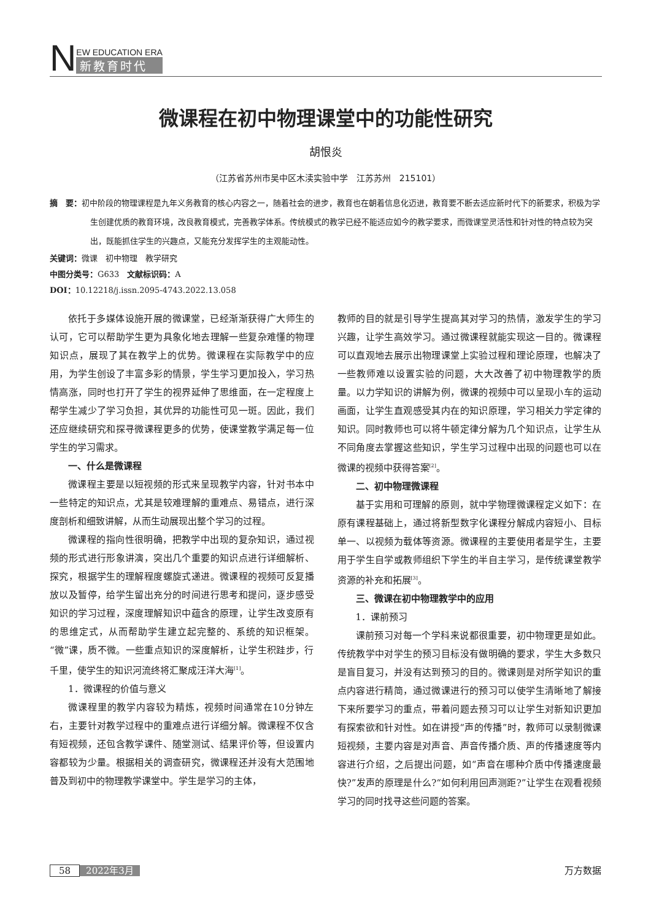N
EW EDUCATION ERA
新教育时代
微课程在初中物理课堂中的功能性研究
胡恨炎
（江苏省苏州市吴中区木渎实验中学　江苏苏州　215101）
摘　要：初中阶段的物理课程是九年义务教育的核心内容之一，随着社会的进步，教育也在朝着信息化迈进，教育要不断去适应新时代下的新要求，积极为学生创建优质的教育环境，改良教育模式，完善教学体系。传统模式的教学已经不能适应如今的教学要求，而微课堂灵活性和针对性的特点较为突出，既能抓住学生的兴趣点，又能充分发挥学生的主观能动性。
关键词：微课　初中物理　教学研究
中图分类号：G633　文献标识码：A
DOI：10.12218/j.issn.2095-4743.2022.13.058
依托于多媒体设施开展的微课堂，已经渐渐获得广大师生的认可，它可以帮助学生更为具象化地去理解一些复杂难懂的物理知识点，展现了其在教学上的优势。微课程在实际教学中的应用，为学生创设了丰富多彩的情景，学生学习更加投入，学习热情高涨，同时也打开了学生的视界延伸了思维面，在一定程度上帮学生减少了学习负担，其优异的功能性可见一斑。因此，我们还应继续研究和探寻微课程更多的优势，使课堂教学满足每一位学生的学习需求。
一、什么是微课程
微课程主要是以短视频的形式来呈现教学内容，针对书本中一些特定的知识点，尤其是较难理解的重难点、易错点，进行深度剖析和细致讲解，从而生动展现出整个学习的过程。
微课程的指向性很明确，把教学中出现的复杂知识，通过视频的形式进行形象讲演，突出几个重要的知识点进行详细解析、探究，根据学生的理解程度螺旋式递进。微课程的视频可反复播放以及暂停，给学生留出充分的时间进行思考和提问，逐步感受知识的学习过程，深度理解知识中蕴含的原理，让学生改变原有的思维定式，从而帮助学生建立起完整的、系统的知识框架。“微”课，质不微。一些重点知识的深度解析，让学生积跬步，行千里，使学生的知识河流终将汇聚成汪洋大海<sup>[1]</sup>。
1．微课程的价值与意义
微课程里的教学内容较为精炼，视频时间通常在10分钟左右，主要针对教学过程中的重难点进行详细分解。微课程不仅含有短视频，还包含教学课件、随堂测试、结果评价等，但设置内容都较为少量。根据相关的调查研究，微课程还并没有大范围地普及到初中的物理教学课堂中。学生是学习的主体，
教师的目的就是引导学生提高其对学习的热情，激发学生的学习兴趣，让学生高效学习。通过微课程就能实现这一目的。微课程可以直观地去展示出物理课堂上实验过程和理论原理，也解决了一些教师难以设置实验的问题，大大改善了初中物理教学的质量。以力学知识的讲解为例，微课的视频中可以呈现小车的运动画面，让学生直观感受其内在的知识原理，学习相关力学定律的知识。同时教师也可以将牛顿定律分解为几个知识点，让学生从不同角度去掌握这些知识，学生学习过程中出现的问题也可以在微课的视频中获得答案<sup>[2]</sup>。
二、初中物理微课程
基于实用和可理解的原则，就中学物理微课程定义如下：在原有课程基础上，通过将新型数字化课程分解成内容短小、目标单一、以视频为载体等资源。微课程的主要使用者是学生，主要用于学生自学或教师组织下学生的半自主学习，是传统课堂教学资源的补充和拓展<sup>[3]</sup>。
三、微课在初中物理教学中的应用
1．课前预习
课前预习对每一个学科来说都很重要，初中物理更是如此。传统教学中对学生的预习目标没有做明确的要求，学生大多数只是盲目复习，并没有达到预习的目的。微课则是对所学知识的重点内容进行精简，通过微课进行的预习可以使学生清晰地了解接下来所要学习的重点，带着问题去预习可以让学生对新知识更加有探索欲和针对性。如在讲授“声的传播”时，教师可以录制微课短视频，主要内容是对声音、声音传播介质、声的传播速度等内容进行介绍，之后提出问题，如“声音在哪种介质中传播速度最快?”发声的原理是什么?“如何利用回声测距?”让学生在观看视频学习的同时找寻这些问题的答案。
58 2022年3月 万方数据